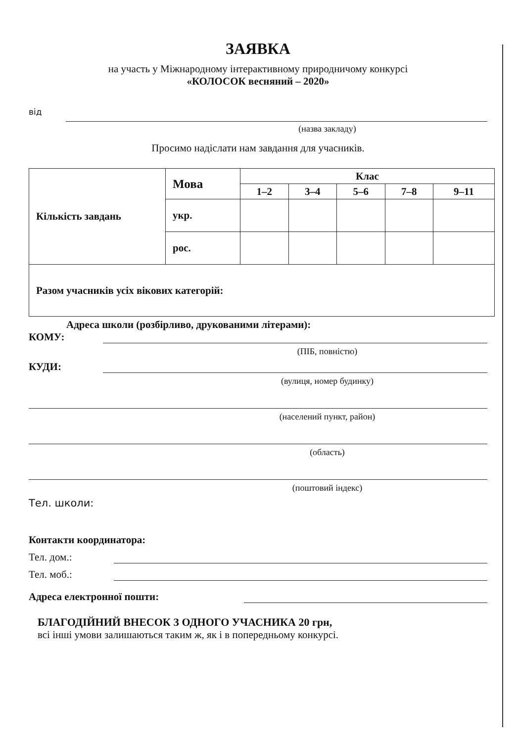ЗАЯВКА
на участь у Міжнародному інтерактивному природничому конкурсі
«КОЛОСОК весняний – 2020»
від
(назва закладу)
Просимо надіслати нам завдання для учасників.
| Кількість завдань | Мова | Клас | | | | |
| | | 1–2 | 3–4 | 5–6 | 7–8 | 9–11 |
| | укр. | | | | | |
| | рос. | | | | | |
| Разом учасників усіх вікових категорій: | | | | | | |
Адреса школи (розбірливо, друкованими літерами):
КОМУ:
(ПІБ, повністю)
КУДИ:
(вулиця, номер будинку)
(населений пункт, район)
(область)
(поштовий індекс)
Тел. школи:
Контакти координатора:
Тел. дом.:
Тел. моб.:
Адреса електронної пошти:
БЛАГОДІЙНИЙ ВНЕСОК З ОДНОГО УЧАСНИКА 20 грн,
всі інші умови залишаються таким ж, як і в попередньому конкурсі.